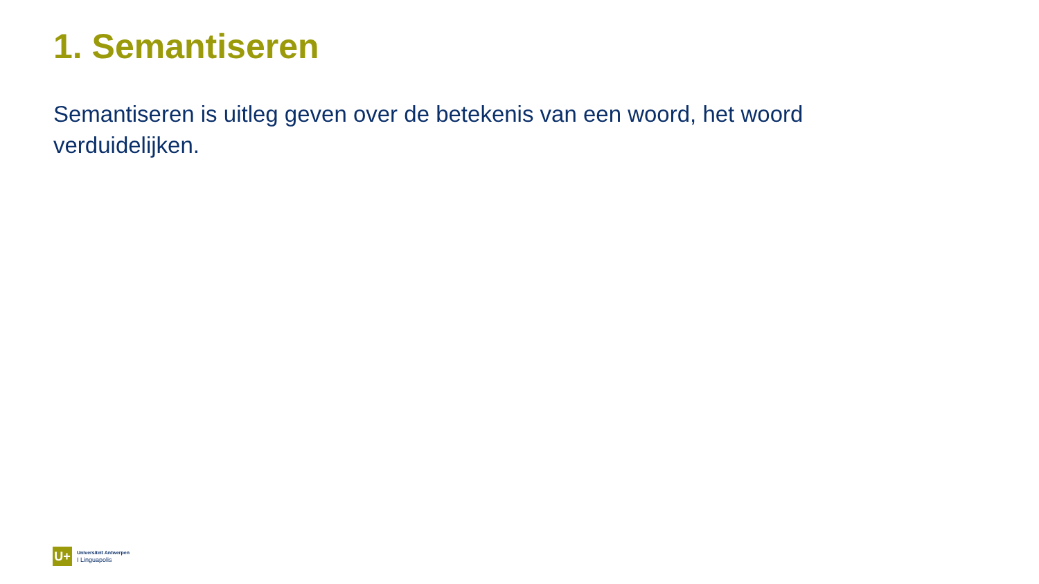1. Semantiseren
Semantiseren is uitleg geven over de betekenis van een woord, het woord verduidelijken.
U+
Universiteit Antwerpen
I Linguapolis